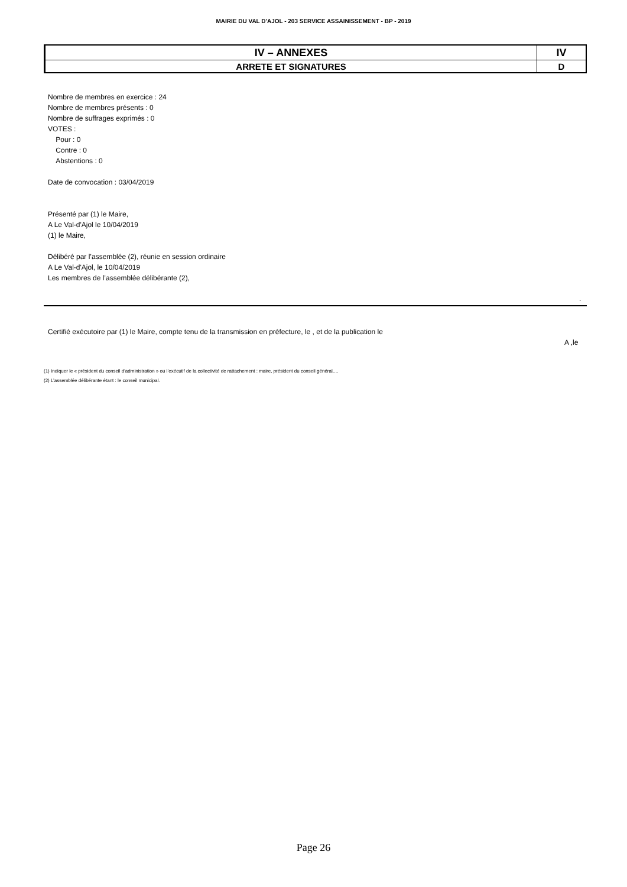MAIRIE DU VAL D'AJOL - 203 SERVICE ASSAINISSEMENT - BP - 2019
| IV – ANNEXES | IV |
| ARRETE ET SIGNATURES | D |
Nombre de membres en exercice : 24
Nombre de membres présents : 0
Nombre de suffrages exprimés : 0
VOTES :
Pour : 0
Contre : 0
Abstentions : 0
Date de convocation : 03/04/2019
Présenté par (1) le Maire,
A Le Val-d'Ajol le 10/04/2019
(1) le Maire,
Délibéré par l’assemblée (2), réunie en session ordinaire
A Le Val-d'Ajol, le 10/04/2019
Les membres de l’assemblée délibérante (2),
.
Certifié exécutoire par (1) le Maire, compte tenu de la transmission en préfecture, le , et de la publication le
A ,le
(1) Indiquer le « président du conseil d’administration » ou l’exécutif de la collectivité de rattachement : maire, président du conseil général,…
(2) L’assemblée délibérante étant : le conseil municipal.
Page 26